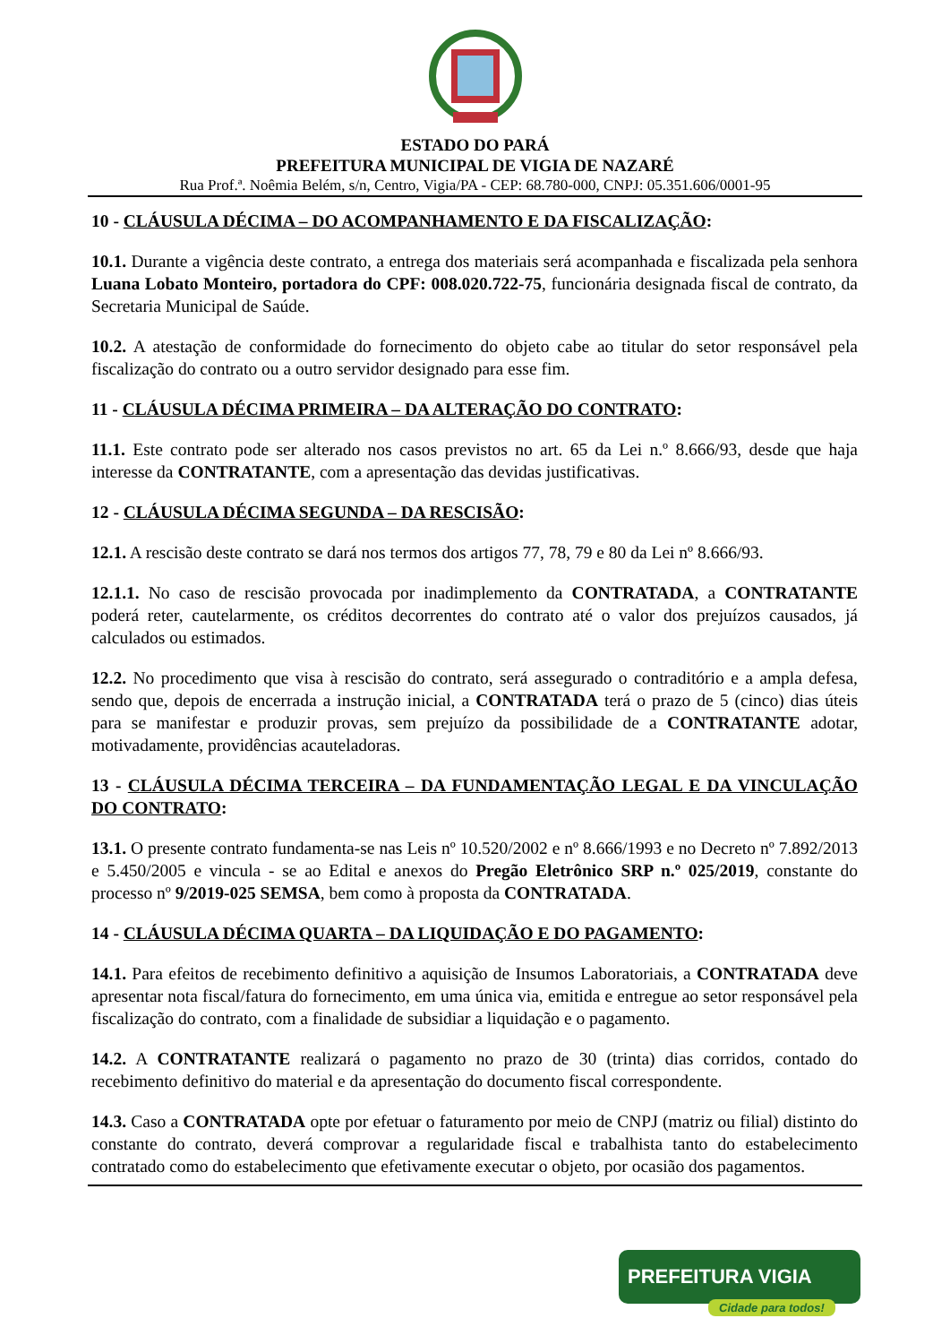ESTADO DO PARÁ
PREFEITURA MUNICIPAL DE VIGIA DE NAZARÉ
Rua Prof.ª. Noêmia Belém, s/n, Centro, Vigia/PA - CEP: 68.780-000, CNPJ: 05.351.606/0001-95
10 - CLÁUSULA DÉCIMA – DO ACOMPANHAMENTO E DA FISCALIZAÇÃO:
10.1. Durante a vigência deste contrato, a entrega dos materiais será acompanhada e fiscalizada pela senhora Luana Lobato Monteiro, portadora do CPF: 008.020.722-75, funcionária designada fiscal de contrato, da Secretaria Municipal de Saúde.
10.2. A atestação de conformidade do fornecimento do objeto cabe ao titular do setor responsável pela fiscalização do contrato ou a outro servidor designado para esse fim.
11 - CLÁUSULA DÉCIMA PRIMEIRA – DA ALTERAÇÃO DO CONTRATO:
11.1. Este contrato pode ser alterado nos casos previstos no art. 65 da Lei n.º 8.666/93, desde que haja interesse da CONTRATANTE, com a apresentação das devidas justificativas.
12 - CLÁUSULA DÉCIMA SEGUNDA – DA RESCISÃO:
12.1. A rescisão deste contrato se dará nos termos dos artigos 77, 78, 79 e 80 da Lei nº 8.666/93.
12.1.1. No caso de rescisão provocada por inadimplemento da CONTRATADA, a CONTRATANTE poderá reter, cautelarmente, os créditos decorrentes do contrato até o valor dos prejuízos causados, já calculados ou estimados.
12.2. No procedimento que visa à rescisão do contrato, será assegurado o contraditório e a ampla defesa, sendo que, depois de encerrada a instrução inicial, a CONTRATADA terá o prazo de 5 (cinco) dias úteis para se manifestar e produzir provas, sem prejuízo da possibilidade de a CONTRATANTE adotar, motivadamente, providências acauteladoras.
13 - CLÁUSULA DÉCIMA TERCEIRA – DA FUNDAMENTAÇÃO LEGAL E DA VINCULAÇÃO DO CONTRATO:
13.1. O presente contrato fundamenta-se nas Leis nº 10.520/2002 e nº 8.666/1993 e no Decreto nº 7.892/2013 e 5.450/2005 e vincula - se ao Edital e anexos do Pregão Eletrônico SRP n.º 025/2019, constante do processo nº 9/2019-025 SEMSA, bem como à proposta da CONTRATADA.
14 - CLÁUSULA DÉCIMA QUARTA – DA LIQUIDAÇÃO E DO PAGAMENTO:
14.1. Para efeitos de recebimento definitivo a aquisição de Insumos Laboratoriais, a CONTRATADA deve apresentar nota fiscal/fatura do fornecimento, em uma única via, emitida e entregue ao setor responsável pela fiscalização do contrato, com a finalidade de subsidiar a liquidação e o pagamento.
14.2. A CONTRATANTE realizará o pagamento no prazo de 30 (trinta) dias corridos, contado do recebimento definitivo do material e da apresentação do documento fiscal correspondente.
14.3. Caso a CONTRATADA opte por efetuar o faturamento por meio de CNPJ (matriz ou filial) distinto do constante do contrato, deverá comprovar a regularidade fiscal e trabalhista tanto do estabelecimento contratado como do estabelecimento que efetivamente executar o objeto, por ocasião dos pagamentos.
PREFEITURA VIGIA
Cidade para todos!